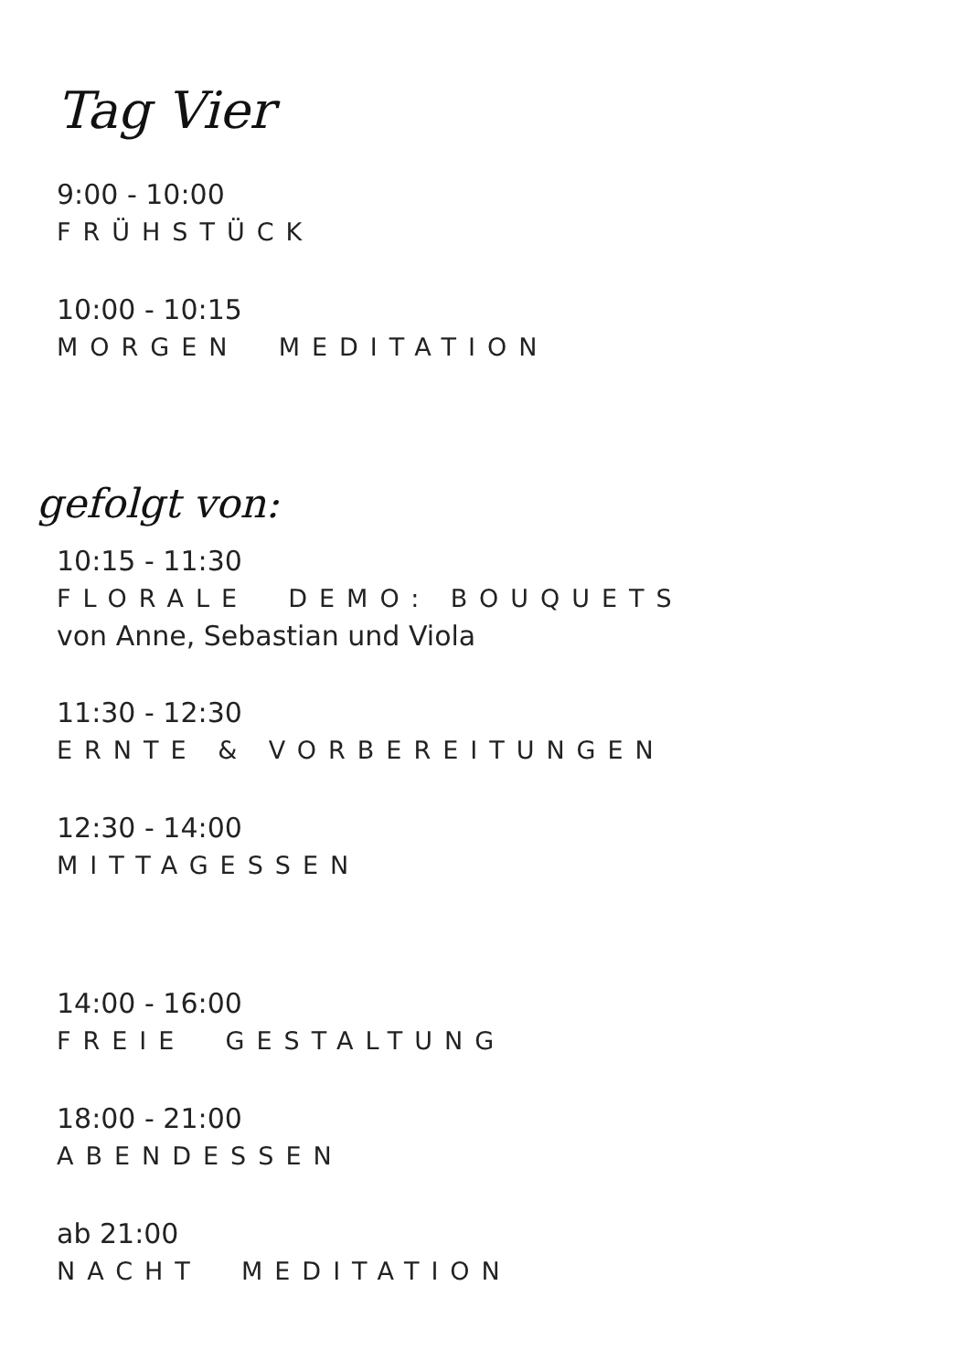Tag Vier
9:00 - 10:00
FRÜHSTÜCK
10:00 - 10:15
MORGEN MEDITATION
gefolgt von:
10:15 - 11:30
FLORALE DEMO: BOUQUETS
von Anne, Sebastian und Viola
11:30 - 12:30
ERNTE & VORBEREITUNGEN
12:30 - 14:00
MITTAGESSEN
14:00 - 16:00
FREIE GESTALTUNG
18:00 - 21:00
ABENDESSEN
ab 21:00
NACHT MEDITATION